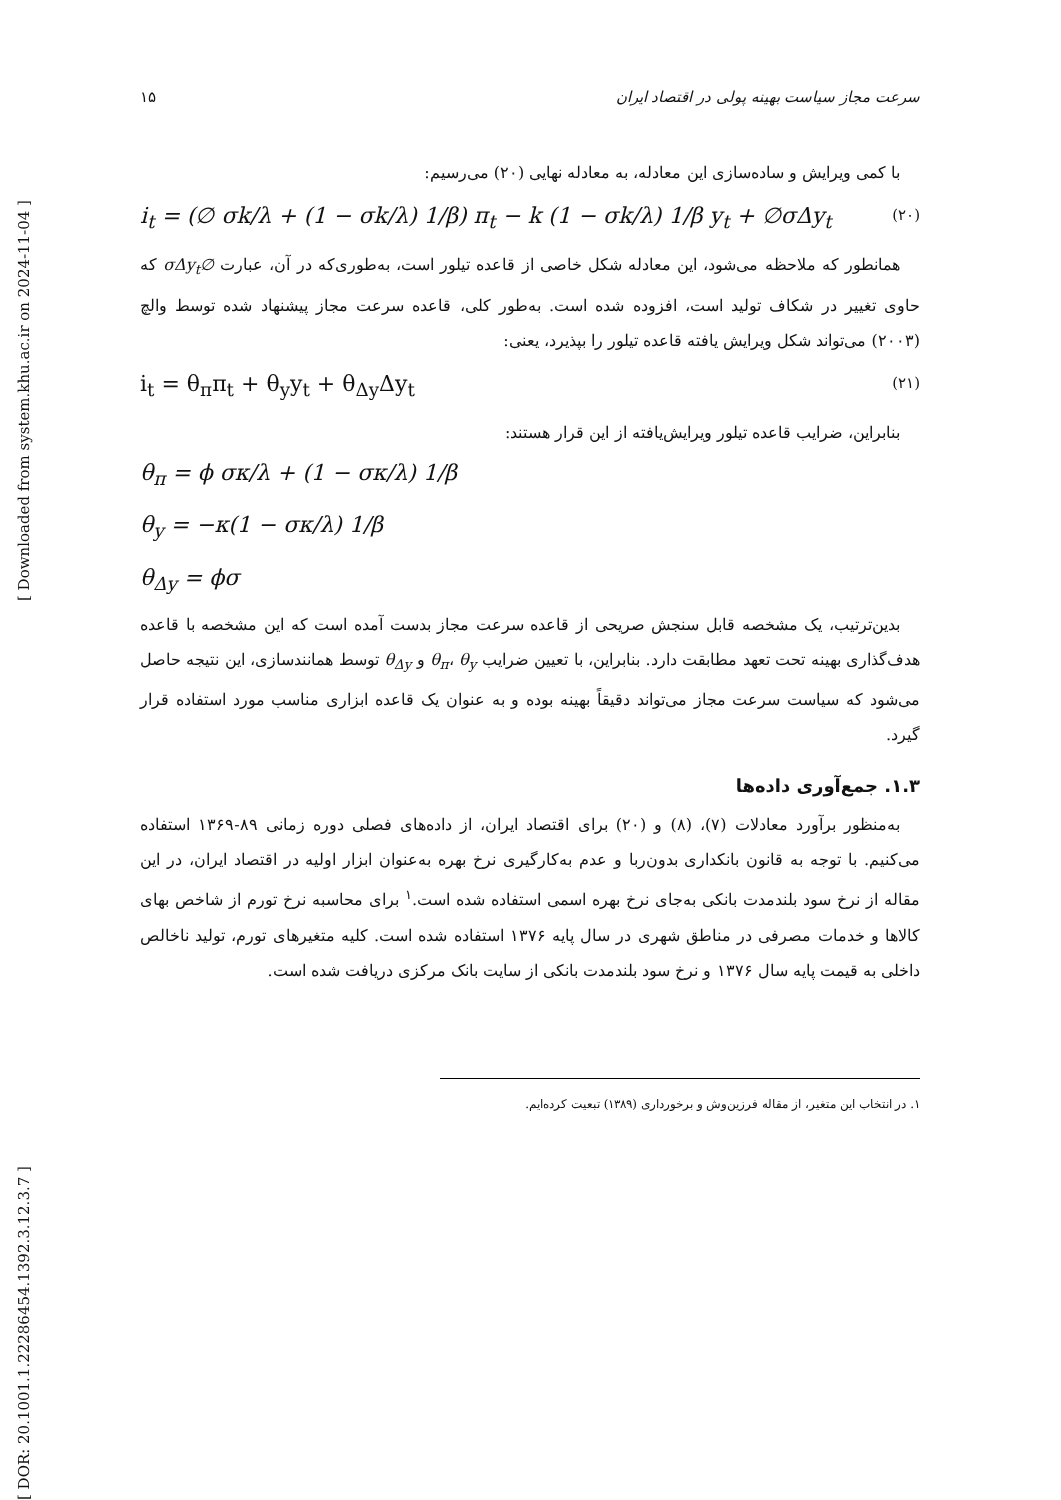[ DOR: 20.1001.1.22286454.1392.3.12.3.7 ] [ Downloaded from system.khu.ac.ir on 2024-11-04 ]
سرعت مجاز سیاست بهینه پولی در اقتصاد ایران ۱۵
با کمی ویرایش و ساده‌سازی این معادله، به معادله نهایی (۲۰) می‌رسیم:
i<sub>t</sub> = (∅ σk/λ + (1 − σk/λ) 1/β) π<sub>t</sub> − k (1 − σk/λ) 1/β y<sub>t</sub> + ∅σΔy<sub>t</sub> (۲۰)
همانطور که ملاحظه می‌شود، این معادله شکل خاصی از قاعده تیلور است، به‌طوری‌که در آن، عبارت ∅σΔy<sub>t</sub> که حاوی تغییر در شکاف تولید است، افزوده شده است. به‌طور کلی، قاعده سرعت مجاز پیشنهاد شده توسط والچ (۲۰۰۳) می‌تواند شکل ویرایش یافته قاعده تیلور را بپذیرد، یعنی:
i<sub>t</sub> = θ<sub>π</sub>π<sub>t</sub> + θ<sub>y</sub>y<sub>t</sub> + θ<sub>Δy</sub>Δy<sub>t</sub> (۲۱)
بنابراین، ضرایب قاعده تیلور ویرایش‌یافته از این قرار هستند:
θ<sub>π</sub> = ϕ σκ/λ + (1 − σκ/λ) 1/β
θ<sub>y</sub> = −κ(1 − σκ/λ) 1/β
θ<sub>Δy</sub> = ϕσ
بدین‌ترتیب، یک مشخصه قابل سنجش صریحی از قاعده سرعت مجاز بدست آمده است که این مشخصه با قاعده هدف‌گذاری بهینه تحت تعهد مطابقت دارد. بنابراین، با تعیین ضرایب θ<sub>π</sub>، θ<sub>y</sub> و θ<sub>Δy</sub> توسط همانندسازی، این نتیجه حاصل می‌شود که سیاست سرعت مجاز می‌تواند دقیقاً بهینه بوده و به عنوان یک قاعده ابزاری مناسب مورد استفاده قرار گیرد.
۱.۳. جمع‌آوری داده‌ها
به‌منظور برآورد معادلات (۷)، (۸) و (۲۰) برای اقتصاد ایران، از داده‌های فصلی دوره زمانی ۸۹-۱۳۶۹ استفاده می‌کنیم. با توجه به قانون بانکداری بدون‌ربا و عدم به‌کارگیری نرخ بهره به‌عنوان ابزار اولیه در اقتصاد ایران، در این مقاله از نرخ سود بلندمدت بانکی به‌جای نرخ بهره اسمی استفاده شده است.<sup>۱</sup> برای محاسبه نرخ تورم از شاخص بهای کالاها و خدمات مصرفی در مناطق شهری در سال پایه ۱۳۷۶ استفاده شده است. کلیه متغیرهای تورم، تولید ناخالص داخلی به قیمت پایه سال ۱۳۷۶ و نرخ سود بلندمدت بانکی از سایت بانک مرکزی دریافت شده است.
۱. در انتخاب این متغیر، از مقاله فرزین‌وش و برخورداری (۱۳۸۹) تبعیت کرده‌ایم.